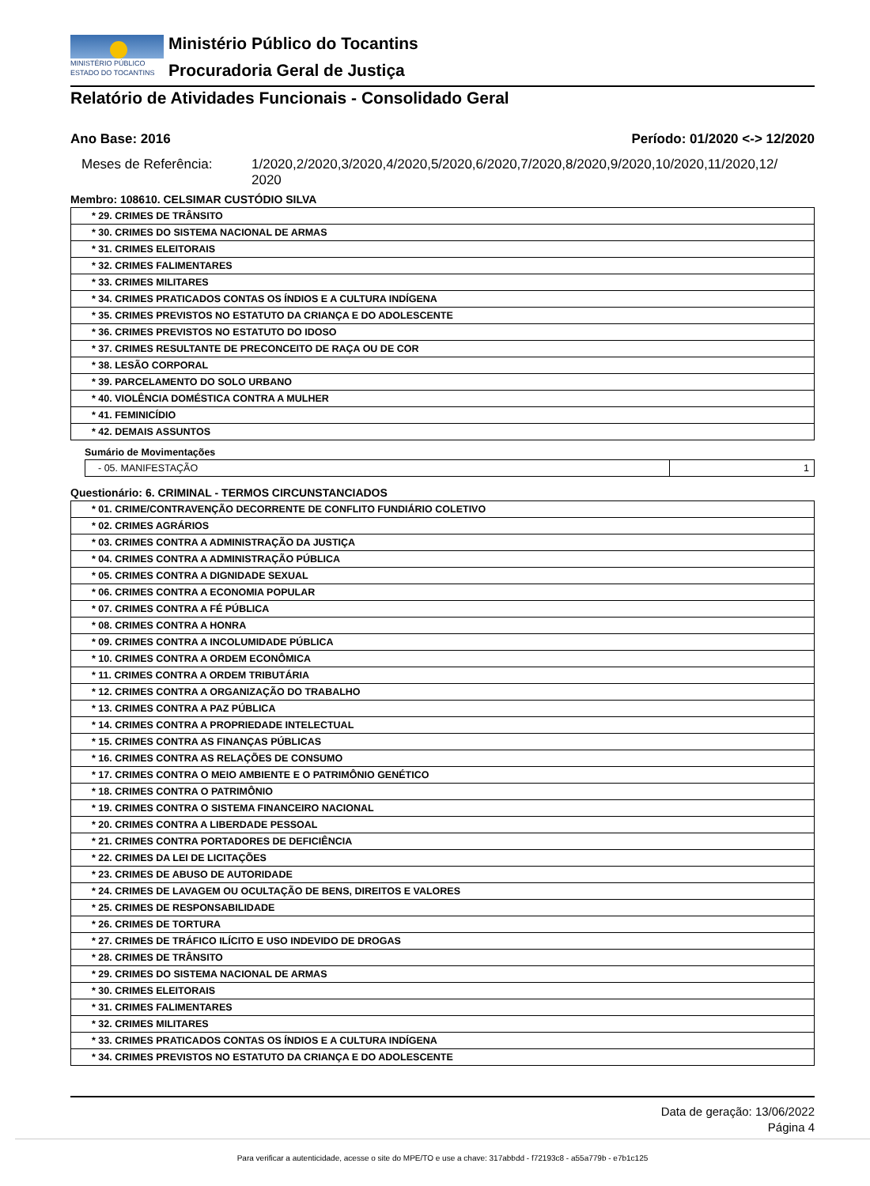MINISTÉRIO PÚBLICO
ESTADO DO TOCANTINS
Ministério Público do Tocantins
Procuradoria Geral de Justiça
Relatório de Atividades Funcionais - Consolidado Geral
Ano Base: 2016 Período: 01/2020 <-> 12/2020
Meses de Referência: 1/2020,2/2020,3/2020,4/2020,5/2020,6/2020,7/2020,8/2020,9/2020,10/2020,11/2020,12/
2020
Membro: 108610. CELSIMAR CUSTÓDIO SILVA
| * 29. CRIMES DE TRÂNSITO |
| * 30. CRIMES DO SISTEMA NACIONAL DE ARMAS |
| * 31. CRIMES ELEITORAIS |
| * 32. CRIMES FALIMENTARES |
| * 33. CRIMES MILITARES |
| * 34. CRIMES PRATICADOS CONTAS OS ÍNDIOS E A CULTURA INDÍGENA |
| * 35. CRIMES PREVISTOS NO ESTATUTO DA CRIANÇA E DO ADOLESCENTE |
| * 36. CRIMES PREVISTOS NO ESTATUTO DO IDOSO |
| * 37. CRIMES RESULTANTE DE PRECONCEITO DE RAÇA OU DE COR |
| * 38. LESÃO CORPORAL |
| * 39. PARCELAMENTO DO SOLO URBANO |
| * 40. VIOLÊNCIA DOMÉSTICA CONTRA A MULHER |
| * 41. FEMINICÍDIO |
| * 42. DEMAIS ASSUNTOS |
Sumário de Movimentações
| - 05. MANIFESTAÇÃO | 1 |
Questionário: 6. CRIMINAL - TERMOS CIRCUNSTANCIADOS
| * 01. CRIME/CONTRAVENÇÃO DECORRENTE DE CONFLITO FUNDIÁRIO COLETIVO |
| * 02. CRIMES AGRÁRIOS |
| * 03. CRIMES CONTRA A ADMINISTRAÇÃO DA JUSTIÇA |
| * 04. CRIMES CONTRA A ADMINISTRAÇÃO PÚBLICA |
| * 05. CRIMES CONTRA A DIGNIDADE SEXUAL |
| * 06. CRIMES CONTRA A ECONOMIA POPULAR |
| * 07. CRIMES CONTRA A FÉ PÚBLICA |
| * 08. CRIMES CONTRA A HONRA |
| * 09. CRIMES CONTRA A INCOLUMIDADE PÚBLICA |
| * 10. CRIMES CONTRA A ORDEM ECONÔMICA |
| * 11. CRIMES CONTRA A ORDEM TRIBUTÁRIA |
| * 12. CRIMES CONTRA A ORGANIZAÇÃO DO TRABALHO |
| * 13. CRIMES CONTRA A PAZ PÚBLICA |
| * 14. CRIMES CONTRA A PROPRIEDADE INTELECTUAL |
| * 15. CRIMES CONTRA AS FINANÇAS PÚBLICAS |
| * 16. CRIMES CONTRA AS RELAÇÕES DE CONSUMO |
| * 17. CRIMES CONTRA O MEIO AMBIENTE E O PATRIMÔNIO GENÉTICO |
| * 18. CRIMES CONTRA O PATRIMÔNIO |
| * 19. CRIMES CONTRA O SISTEMA FINANCEIRO NACIONAL |
| * 20. CRIMES CONTRA A LIBERDADE PESSOAL |
| * 21. CRIMES CONTRA PORTADORES DE DEFICIÊNCIA |
| * 22. CRIMES DA LEI DE LICITAÇÕES |
| * 23. CRIMES DE ABUSO DE AUTORIDADE |
| * 24. CRIMES DE LAVAGEM OU OCULTAÇÃO DE BENS, DIREITOS E VALORES |
| * 25. CRIMES DE RESPONSABILIDADE |
| * 26. CRIMES DE TORTURA |
| * 27. CRIMES DE TRÁFICO ILÍCITO E USO INDEVIDO DE DROGAS |
| * 28. CRIMES DE TRÂNSITO |
| * 29. CRIMES DO SISTEMA NACIONAL DE ARMAS |
| * 30. CRIMES ELEITORAIS |
| * 31. CRIMES FALIMENTARES |
| * 32. CRIMES MILITARES |
| * 33. CRIMES PRATICADOS CONTAS OS ÍNDIOS E A CULTURA INDÍGENA |
| * 34. CRIMES PREVISTOS NO ESTATUTO DA CRIANÇA E DO ADOLESCENTE |
Data de geração: 13/06/2022
Página 4
Para verificar a autenticidade, acesse o site do MPE/TO e use a chave: 317abbdd - f72193c8 - a55a779b - e7b1c125